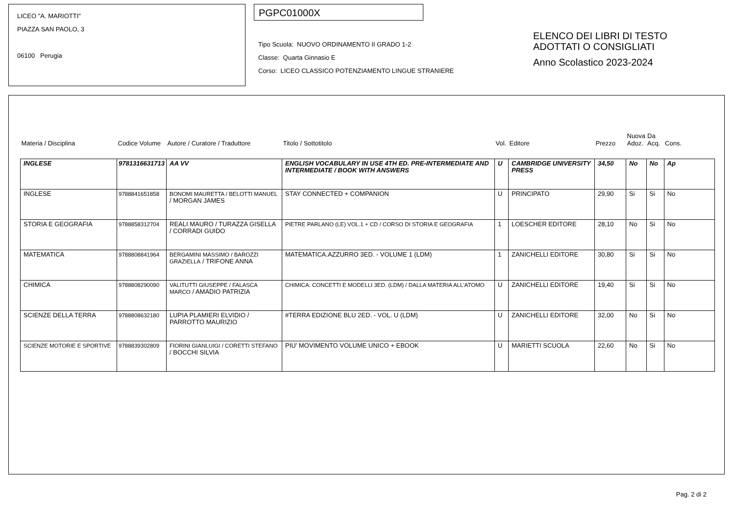LICEO "A. MARIOTTI"
PIAZZA SAN PAOLO, 3
06100 Perugia
PGPC01000X
Tipo Scuola: NUOVO ORDINAMENTO II GRADO 1-2
Classe: Quarta Ginnasio E
Corso: LICEO CLASSICO POTENZIAMENTO LINGUE STRANIERE
ELENCO DEI LIBRI DI TESTO
ADOTTATI O CONSIGLIATI
Anno Scolastico 2023-2024
| Materia / Disciplina | Codice Volume | Autore / Curatore / Traduttore | Titolo / Sottotitolo | Vol. | Editore | Prezzo | Nuova Adoz. | Da Acq. | Cons. |
| --- | --- | --- | --- | --- | --- | --- | --- | --- | --- |
| INGLESE | 9781316631713 | AA VV | ENGLISH VOCABULARY IN USE 4TH ED. PRE-INTERMEDIATE AND INTERMEDIATE / BOOK WITH ANSWERS | U | CAMBRIDGE UNIVERSITY PRESS | 34,50 | No | No | Ap |
| INGLESE | 9788841651858 | BONOMI MAURETTA / BELOTTI MANUEL / MORGAN JAMES | STAY CONNECTED + COMPANION | U | PRINCIPATO | 29,90 | Si | Si | No |
| STORIA E GEOGRAFIA | 9788858312704 | REALI MAURO / TURAZZA GISELLA / CORRADI GUIDO | PIETRE PARLANO (LE) VOL.1 + CD / CORSO DI STORIA E GEOGRAFIA | 1 | LOESCHER EDITORE | 28,10 | No | Si | No |
| MATEMATICA | 9788808841964 | BERGAMINI MASSIMO / BAROZZI GRAZIELLA / TRIFONE ANNA | MATEMATICA.AZZURRO 3ED. - VOLUME 1 (LDM) | 1 | ZANICHELLI EDITORE | 30,80 | Si | Si | No |
| CHIMICA | 9788808290090 | VALITUTTI GIUSEPPE / FALASCA MARCO / AMADIO PATRIZIA | CHIMICA: CONCETTI E MODELLI 3ED. (LDM) / DALLA MATERIA ALL'ATOMO | U | ZANICHELLI EDITORE | 19,40 | Si | Si | No |
| SCIENZE DELLA TERRA | 9788808632180 | LUPIA PLAMIERI ELVIDIO / PARROTTO MAURIZIO | #TERRA EDIZIONE BLU 2ED. - VOL. U (LDM) | U | ZANICHELLI EDITORE | 32,00 | No | Si | No |
| SCIENZE MOTORIE E SPORTIVE | 9788839302809 | FIORINI GIANLUIGI / CORETTI STEFANO / BOCCHI SILVIA | PIU' MOVIMENTO VOLUME UNICO + EBOOK | U | MARIETTI SCUOLA | 22,60 | No | Si | No |
Pag. 2 di 2